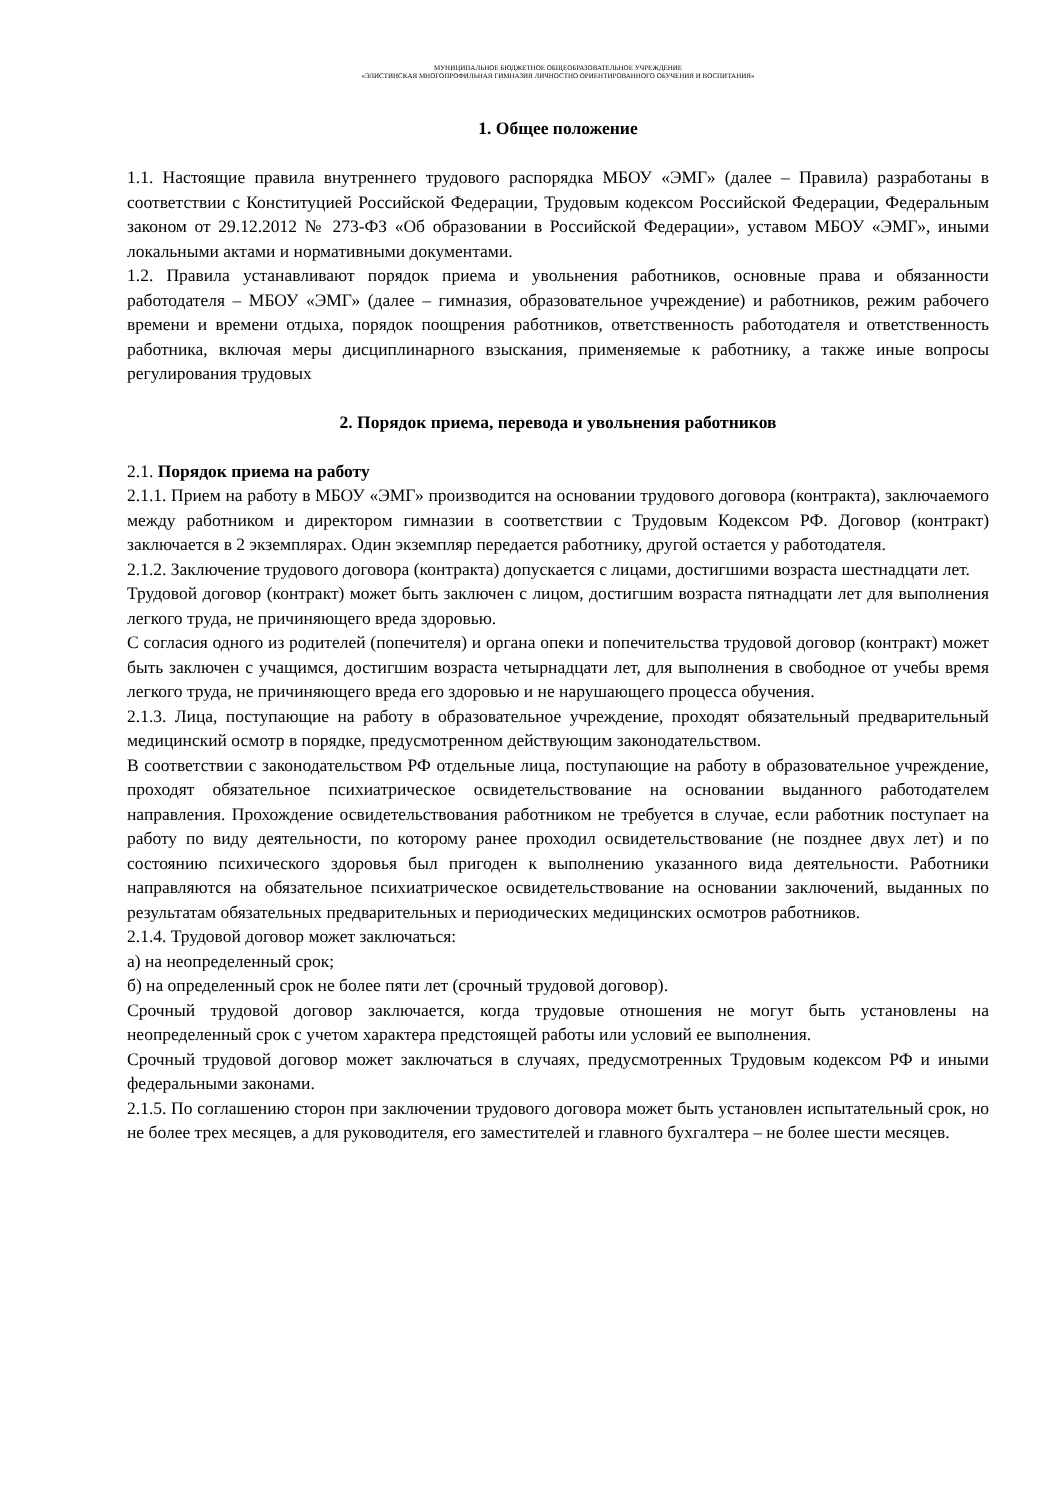МУНИЦИПАЛЬНОЕ БЮДЖЕТНОЕ ОБЩЕОБРАЗОВАТЕЛЬНОЕ УЧРЕЖДЕНИЕ
«ЭЛИСТИНСКАЯ МНОГОПРОФИЛЬНАЯ ГИМНАЗИЯ ЛИЧНОСТНО ОРИЕНТИРОВАННОГО ОБУЧЕНИЯ И ВОСПИТАНИЯ»
1. Общее положение
1.1. Настоящие правила внутреннего трудового распорядка МБОУ «ЭМГ» (далее – Правила) разработаны в соответствии с Конституцией Российской Федерации, Трудовым кодексом Российской Федерации, Федеральным законом от 29.12.2012 № 273-ФЗ «Об образовании в Российской Федерации», уставом МБОУ «ЭМГ», иными локальными актами и нормативными документами.
1.2. Правила устанавливают порядок приема и увольнения работников, основные права и обязанности работодателя – МБОУ «ЭМГ» (далее – гимназия, образовательное учреждение) и работников, режим рабочего времени и времени отдыха, порядок поощрения работников, ответственность работодателя и ответственность работника, включая меры дисциплинарного взыскания, применяемые к работнику, а также иные вопросы регулирования трудовых
2. Порядок приема, перевода и увольнения работников
2.1. Порядок приема на работу
2.1.1. Прием на работу в МБОУ «ЭМГ» производится на основании трудового договора (контракта), заключаемого между работником и директором гимназии в соответствии с Трудовым Кодексом РФ. Договор (контракт) заключается в 2 экземплярах. Один экземпляр передается работнику, другой остается у работодателя.
2.1.2. Заключение трудового договора (контракта) допускается с лицами, достигшими возраста шестнадцати лет.
Трудовой договор (контракт) может быть заключен с лицом, достигшим возраста пятнадцати лет для выполнения легкого труда, не причиняющего вреда здоровью.
С согласия одного из родителей (попечителя) и органа опеки и попечительства трудовой договор (контракт) может быть заключен с учащимся, достигшим возраста четырнадцати лет, для выполнения в свободное от учебы время легкого труда, не причиняющего вреда его здоровью и не нарушающего процесса обучения.
2.1.3. Лица, поступающие на работу в образовательное учреждение, проходят обязательный предварительный медицинский осмотр в порядке, предусмотренном действующим законодательством.
В соответствии с законодательством РФ отдельные лица, поступающие на работу в образовательное учреждение, проходят обязательное психиатрическое освидетельствование на основании выданного работодателем направления. Прохождение освидетельствования работником не требуется в случае, если работник поступает на работу по виду деятельности, по которому ранее проходил освидетельствование (не позднее двух лет) и по состоянию психического здоровья был пригоден к выполнению указанного вида деятельности. Работники направляются на обязательное психиатрическое освидетельствование на основании заключений, выданных по результатам обязательных предварительных и периодических медицинских осмотров работников.
2.1.4. Трудовой договор может заключаться:
а) на неопределенный срок;
б) на определенный срок не более пяти лет (срочный трудовой договор).
Срочный трудовой договор заключается, когда трудовые отношения не могут быть установлены на неопределенный срок с учетом характера предстоящей работы или условий ее выполнения.
Срочный трудовой договор может заключаться в случаях, предусмотренных Трудовым кодексом РФ и иными федеральными законами.
2.1.5. По соглашению сторон при заключении трудового договора может быть установлен испытательный срок, но не более трех месяцев, а для руководителя, его заместителей и главного бухгалтера – не более шести месяцев.